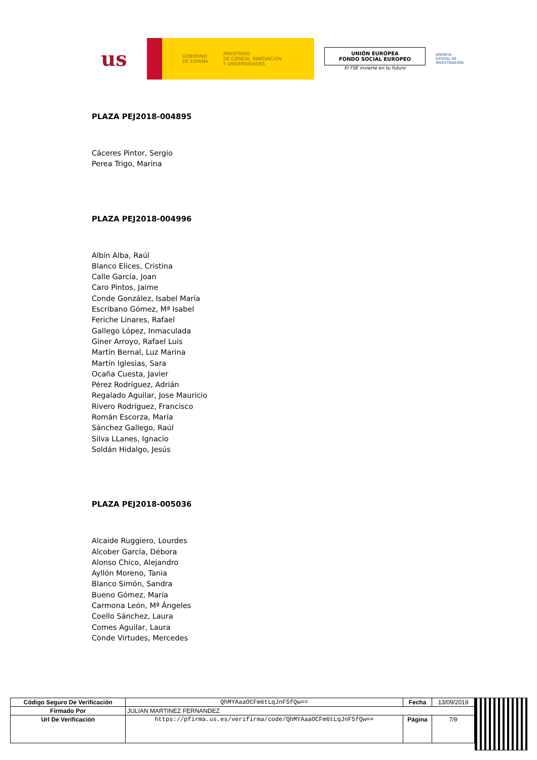us
GOBIERNO
DE ESPAÑA
MINISTERIO
DE CIENCIA, INNOVACIÓN
Y UNIVERSIDADES
UNIÓN EUROPEA
FONDO SOCIAL EUROPEO
El FSE invierte en tu futuro
AGENCIA
ESTATAL DE
INVESTIGACIÓN
PLAZA PEJ2018-004895
Cáceres Pintor, Sergio
Perea Trigo, Marina
PLAZA PEJ2018-004996
Albín Alba, Raúl
Blanco Elices, Cristina
Calle García, Joan
Caro Pintos, Jaime
Conde González, Isabel María
Escribano Gómez, Mª Isabel
Feriche Linares, Rafael
Gallego López, Inmaculada
Giner Arroyo, Rafael Luis
Martín Bernal, Luz Marina
Martín Iglesias, Sara
Ocaña Cuesta, Javier
Pérez Rodríguez, Adrián
Regalado Aguilar, Jose Mauricio
Rivero Rodríguez, Francisco
Román Escorza, María
Sánchez Gallego, Raúl
Silva LLanes, Ignacio
Soldán Hidalgo, Jesús
PLAZA PEJ2018-005036
Alcaide Ruggiero, Lourdes
Alcober García, Débora
Alonso Chico, Alejandro
Ayllón Moreno, Tania
Blanco Simón, Sandra
Bueno Gómez, María
Carmona León, Mª Ángeles
Coello Sánchez, Laura
Comes Aguilar, Laura
Conde Virtudes, Mercedes
| Código Seguro De Verificación | QhMYAaaOCFm6tLqJnF5fQw== | Fecha | 13/09/2019 |
| Firmado Por | JULIAN MARTINEZ FERNANDEZ | | |
| Url De Verificación | https://pfirma.us.es/verifirma/code/QhMYAaaOCFm6tLqJnF5fQw== | Página | 7/9 |